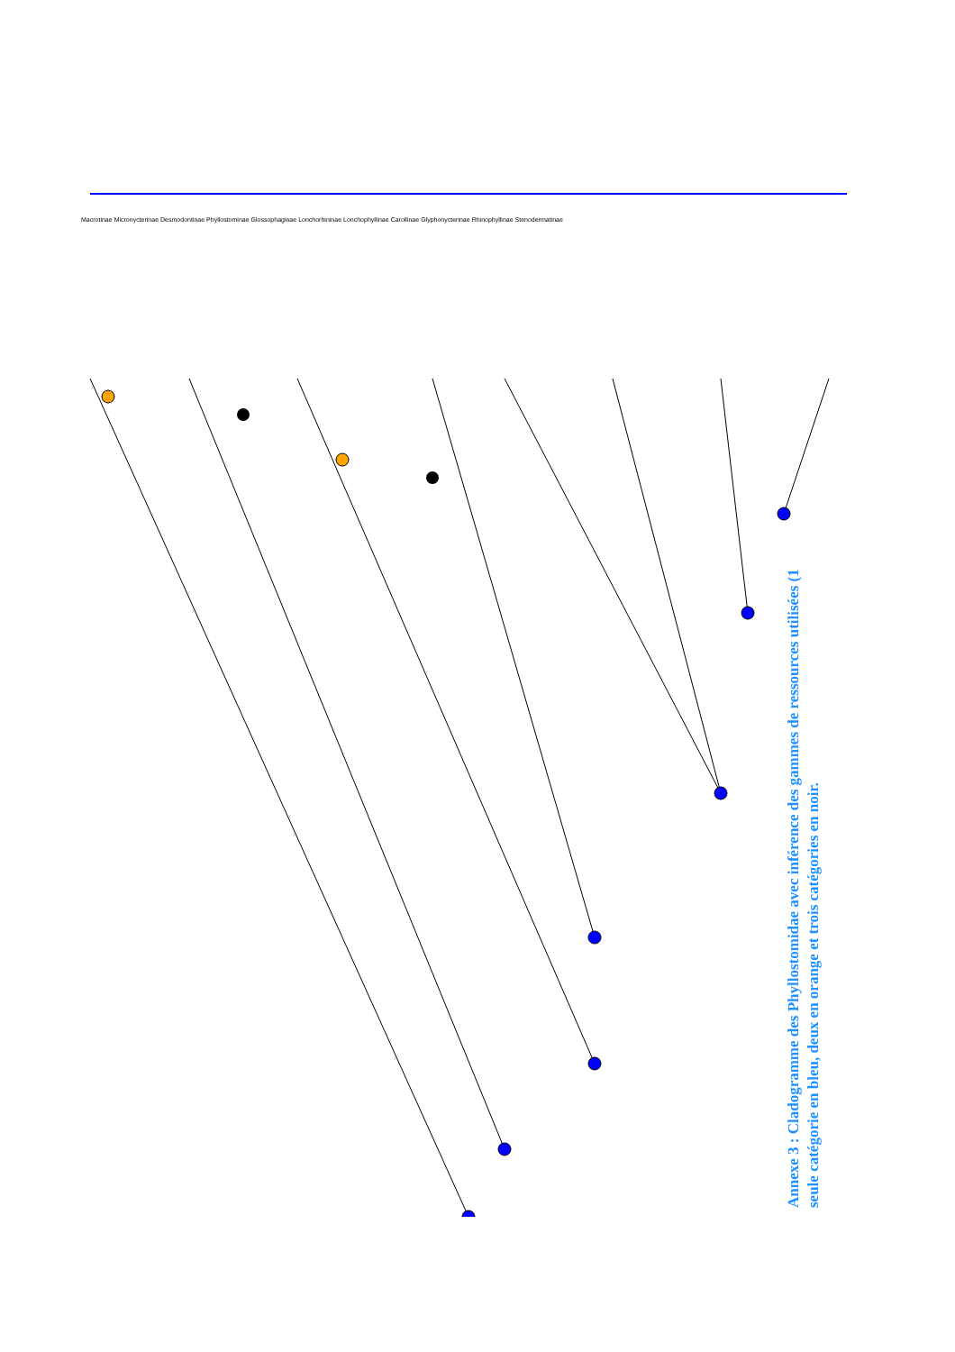Macrotinae Micronycterinae Desmodontinae Phyllostominae Glossophaginae Lonchorhininae Lonchophyllinae Carollinae Glyphonycterinae Rhinophyllinae Stenodermatinae
Annexe 3 : Cladogramme des Phyllostomidae avec inférence des gammes de ressources utilisées (1 seule catégorie en bleu, deux en orange et trois catégories en noir.